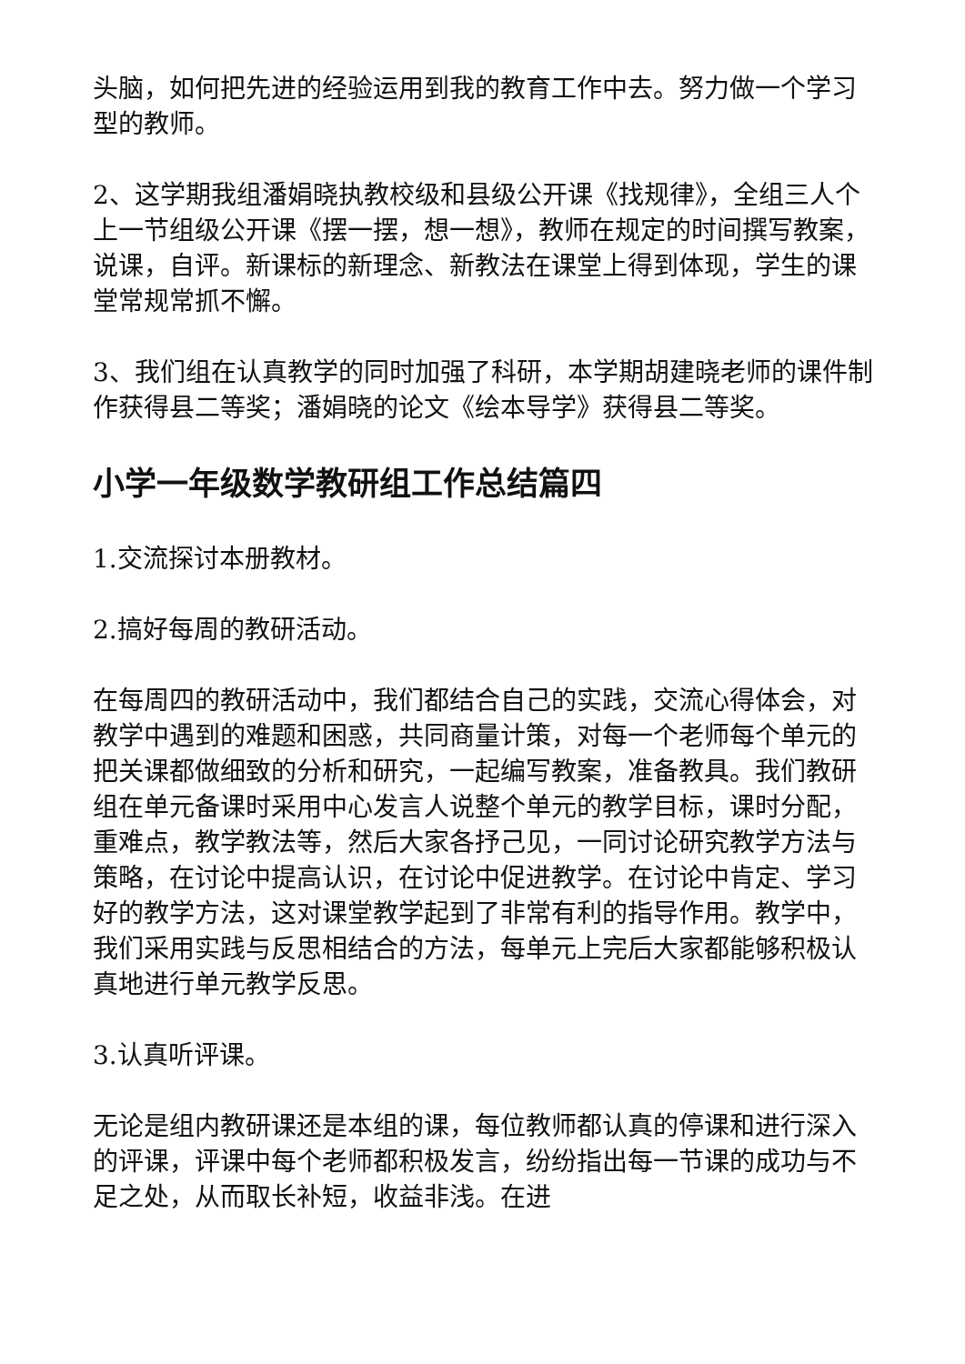头脑，如何把先进的经验运用到我的教育工作中去。努力做一个学习型的教师。
2、这学期我组潘娟晓执教校级和县级公开课《找规律》，全组三人个上一节组级公开课《摆一摆，想一想》，教师在规定的时间撰写教案，说课，自评。新课标的新理念、新教法在课堂上得到体现，学生的课堂常规常抓不懈。
3、我们组在认真教学的同时加强了科研，本学期胡建晓老师的课件制作获得县二等奖；潘娟晓的论文《绘本导学》获得县二等奖。
小学一年级数学教研组工作总结篇四
1.交流探讨本册教材。
2.搞好每周的教研活动。
在每周四的教研活动中，我们都结合自己的实践，交流心得体会，对教学中遇到的难题和困惑，共同商量计策，对每一个老师每个单元的把关课都做细致的分析和研究，一起编写教案，准备教具。我们教研组在单元备课时采用中心发言人说整个单元的教学目标，课时分配，重难点，教学教法等，然后大家各抒己见，一同讨论研究教学方法与策略，在讨论中提高认识，在讨论中促进教学。在讨论中肯定、学习好的教学方法，这对课堂教学起到了非常有利的指导作用。教学中，我们采用实践与反思相结合的方法，每单元上完后大家都能够积极认真地进行单元教学反思。
3.认真听评课。
无论是组内教研课还是本组的课，每位教师都认真的停课和进行深入的评课，评课中每个老师都积极发言，纷纷指出每一节课的成功与不足之处，从而取长补短，收益非浅。在进